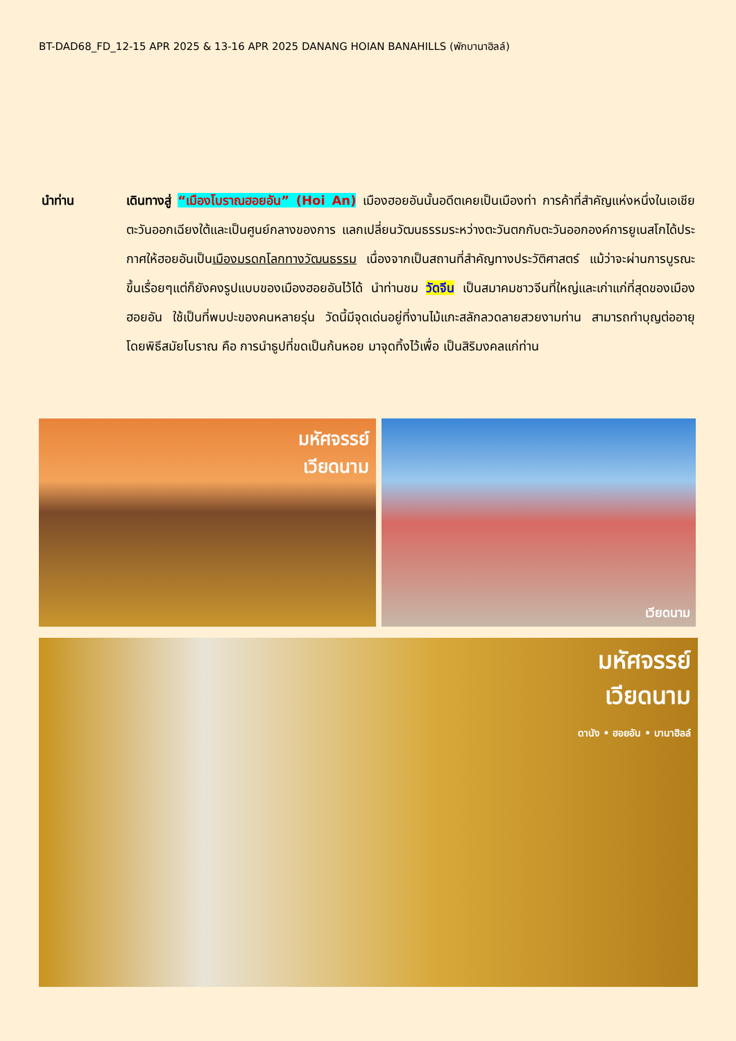BT-DAD68_FD_12-15 APR 2025 & 13-16 APR 2025 DANANG HOIAN BANAHILLS (พักบานาฮิลล์)
นำท่าน เดินทางสู่ “เมืองโบราณฮอยอัน” (Hoi An) เมืองฮอยอันนั้นอดีตเคยเป็นเมืองท่า การค้าที่สำคัญแห่งหนึ่งในเอเชียตะวันออกเฉียงใต้และเป็นศูนย์กลางของการ แลกเปลี่ยนวัฒนธรรมระหว่างตะวันตกกับตะวันออกองค์การยูเนสโกได้ประกาศให้ฮอยอันเป็นเมืองมรดกโลกทางวัฒนธรรม เนื่องจากเป็นสถานที่สำคัญทางประวัติศาสตร์ แม้ว่าจะผ่านการบูรณะขึ้นเรื่อยๆแต่ก็ยังคงรูปแบบของเมืองฮอยอันไว้ได้ นำท่านชม วัดจีน เป็นสมาคมชาวจีนที่ใหญ่และเก่าแก่ที่สุดของเมืองฮอยอัน ใช้เป็นที่พบปะของคนหลายรุ่น วัดนี้มีจุดเด่นอยู่ที่งานไม้แกะสลักลวดลายสวยงามท่าน สามารถทำบุญต่ออายุโดยพิธีสมัยโบราณ คือ การนำธูปที่ขดเป็นก้นหอย มาจุดทิ้งไว้เพื่อ เป็นสิริมงคลแก่ท่าน
มหัศจรรย์
เวียดนาม
เวียดนาม
มหัศจรรย์
เวียดนาม
ดานัง • ฮอยอัน • บานาฮิลล์